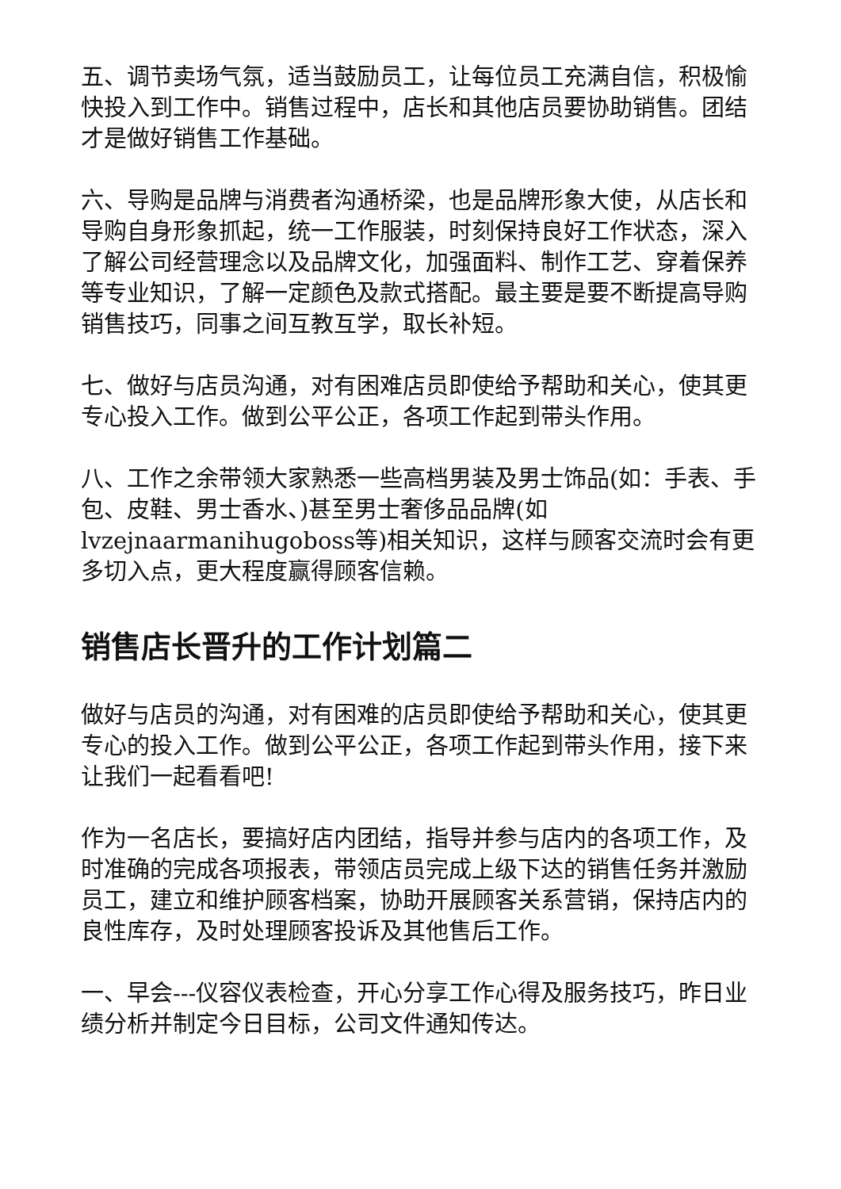五、调节卖场气氛，适当鼓励员工，让每位员工充满自信，积极愉快投入到工作中。销售过程中，店长和其他店员要协助销售。团结才是做好销售工作基础。
六、导购是品牌与消费者沟通桥梁，也是品牌形象大使，从店长和导购自身形象抓起，统一工作服装，时刻保持良好工作状态，深入了解公司经营理念以及品牌文化，加强面料、制作工艺、穿着保养等专业知识，了解一定颜色及款式搭配。最主要是要不断提高导购销售技巧，同事之间互教互学，取长补短。
七、做好与店员沟通，对有困难店员即使给予帮助和关心，使其更专心投入工作。做到公平公正，各项工作起到带头作用。
八、工作之余带领大家熟悉一些高档男装及男士饰品(如：手表、手包、皮鞋、男士香水、)甚至男士奢侈品品牌(如lvzejnaarmanihugoboss等)相关知识，这样与顾客交流时会有更多切入点，更大程度赢得顾客信赖。
销售店长晋升的工作计划篇二
做好与店员的沟通，对有困难的店员即使给予帮助和关心，使其更专心的投入工作。做到公平公正，各项工作起到带头作用，接下来让我们一起看看吧!
作为一名店长，要搞好店内团结，指导并参与店内的各项工作，及时准确的完成各项报表，带领店员完成上级下达的销售任务并激励员工，建立和维护顾客档案，协助开展顾客关系营销，保持店内的良性库存，及时处理顾客投诉及其他售后工作。
一、早会---仪容仪表检查，开心分享工作心得及服务技巧，昨日业绩分析并制定今日目标，公司文件通知传达。